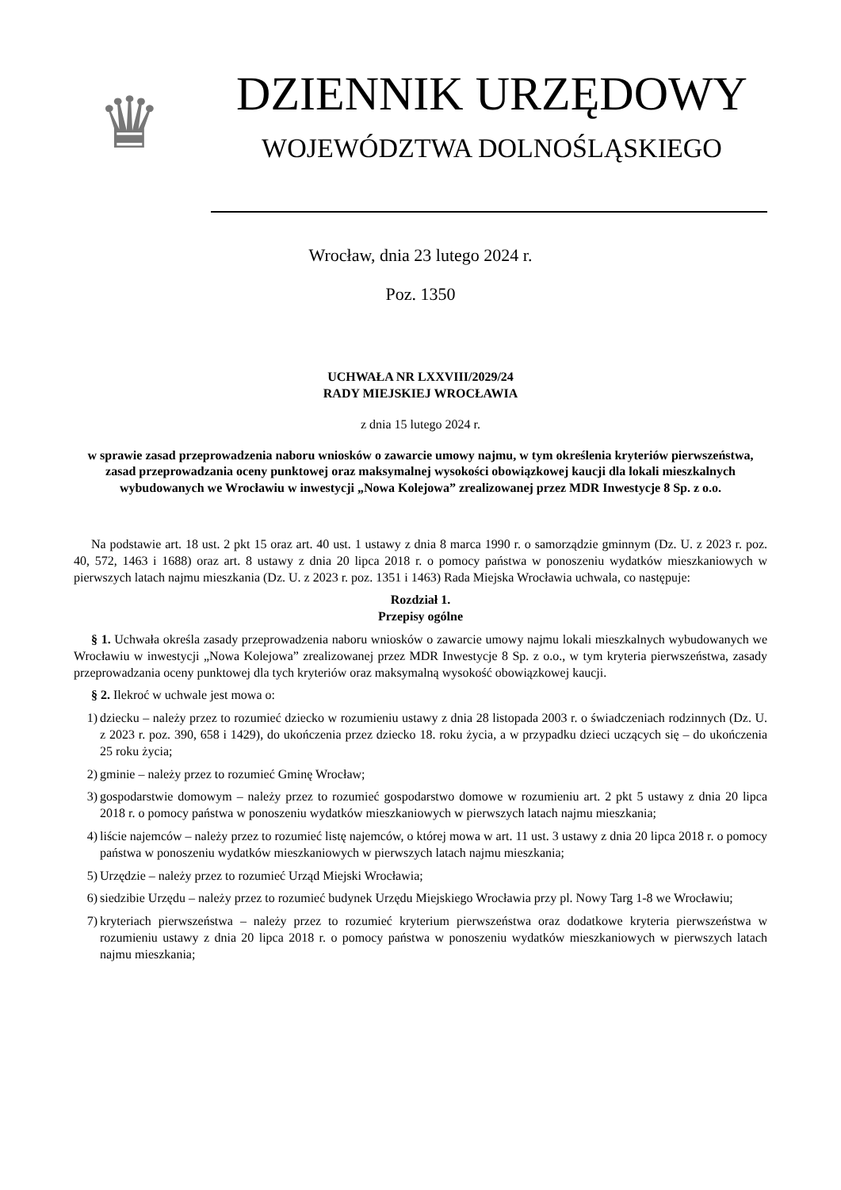♛
DZIENNIK URZĘDOWY
WOJEWÓDZTWA DOLNOŚLĄSKIEGO
Wrocław, dnia 23 lutego 2024 r.
Poz. 1350
UCHWAŁA NR LXXVIII/2029/24
RADY MIEJSKIEJ WROCŁAWIA
z dnia 15 lutego 2024 r.
w sprawie zasad przeprowadzenia naboru wniosków o zawarcie umowy najmu, w tym określenia kryteriów pierwszeństwa, zasad przeprowadzania oceny punktowej oraz maksymalnej wysokości obowiązkowej kaucji dla lokali mieszkalnych wybudowanych we Wrocławiu w inwestycji „Nowa Kolejowa” zrealizowanej przez MDR Inwestycje 8 Sp. z o.o.
Na podstawie art. 18 ust. 2 pkt 15 oraz art. 40 ust. 1 ustawy z dnia 8 marca 1990 r. o samorządzie gminnym (Dz. U. z 2023 r. poz. 40, 572, 1463 i 1688) oraz art. 8 ustawy z dnia 20 lipca 2018 r. o pomocy państwa w ponoszeniu wydatków mieszkaniowych w pierwszych latach najmu mieszkania (Dz. U. z 2023 r. poz. 1351 i 1463) Rada Miejska Wrocławia uchwala, co następuje:
Rozdział 1.
Przepisy ogólne
§ 1. Uchwała określa zasady przeprowadzenia naboru wniosków o zawarcie umowy najmu lokali mieszkalnych wybudowanych we Wrocławiu w inwestycji „Nowa Kolejowa” zrealizowanej przez MDR Inwestycje 8 Sp. z o.o., w tym kryteria pierwszeństwa, zasady przeprowadzania oceny punktowej dla tych kryteriów oraz maksymalną wysokość obowiązkowej kaucji.
§ 2. Ilekroć w uchwale jest mowa o:
1) dziecku – należy przez to rozumieć dziecko w rozumieniu ustawy z dnia 28 listopada 2003 r. o świadczeniach rodzinnych (Dz. U. z 2023 r. poz. 390, 658 i 1429), do ukończenia przez dziecko 18. roku życia, a w przypadku dzieci uczących się – do ukończenia 25 roku życia;
2) gminie – należy przez to rozumieć Gminę Wrocław;
3) gospodarstwie domowym – należy przez to rozumieć gospodarstwo domowe w rozumieniu art. 2 pkt 5 ustawy z dnia 20 lipca 2018 r. o pomocy państwa w ponoszeniu wydatków mieszkaniowych w pierwszych latach najmu mieszkania;
4) liście najemców – należy przez to rozumieć listę najemców, o której mowa w art. 11 ust. 3 ustawy z dnia 20 lipca 2018 r. o pomocy państwa w ponoszeniu wydatków mieszkaniowych w pierwszych latach najmu mieszkania;
5) Urzędzie – należy przez to rozumieć Urząd Miejski Wrocławia;
6) siedzibie Urzędu – należy przez to rozumieć budynek Urzędu Miejskiego Wrocławia przy pl. Nowy Targ 1-8 we Wrocławiu;
7) kryteriach pierwszeństwa – należy przez to rozumieć kryterium pierwszeństwa oraz dodatkowe kryteria pierwszeństwa w rozumieniu ustawy z dnia 20 lipca 2018 r. o pomocy państwa w ponoszeniu wydatków mieszkaniowych w pierwszych latach najmu mieszkania;